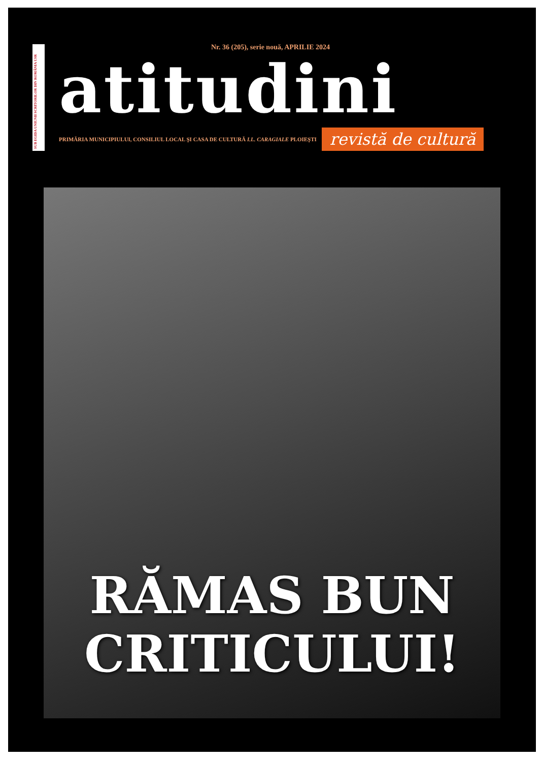SUB EGIDA UNIUNII SCRITORILOR DIN ROMÂNIA USR
Nr. 36 (205), serie nouă, APRILIE 2024
atitudini
PRIMĂRIA MUNICIPIULUI, CONSILIUL LOCAL ŞI CASA DE CULTURĂ I.L. CARAGIALE PLOIEŞTI revistă de cultură
RĂMAS BUN
CRITICULUI!